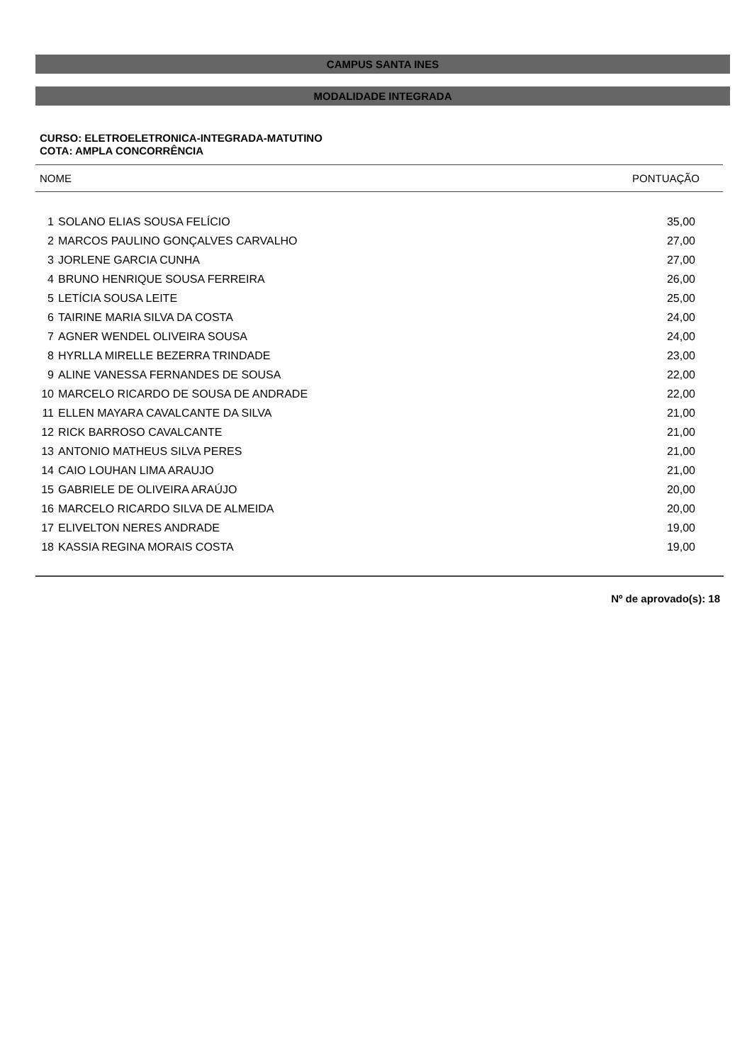CAMPUS SANTA INES
MODALIDADE INTEGRADA
CURSO: ELETROELETRONICA-INTEGRADA-MATUTINO
COTA: AMPLA CONCORRÊNCIA
NOME PONTUAÇÃO
| 1 | SOLANO ELIAS SOUSA FELÍCIO | 35,00 |
| 2 | MARCOS PAULINO GONÇALVES CARVALHO | 27,00 |
| 3 | JORLENE GARCIA CUNHA | 27,00 |
| 4 | BRUNO HENRIQUE SOUSA FERREIRA | 26,00 |
| 5 | LETÍCIA SOUSA LEITE | 25,00 |
| 6 | TAIRINE MARIA SILVA DA COSTA | 24,00 |
| 7 | AGNER WENDEL OLIVEIRA SOUSA | 24,00 |
| 8 | HYRLLA MIRELLE BEZERRA TRINDADE | 23,00 |
| 9 | ALINE VANESSA FERNANDES DE SOUSA | 22,00 |
| 10 | MARCELO RICARDO DE SOUSA DE ANDRADE | 22,00 |
| 11 | ELLEN MAYARA CAVALCANTE DA SILVA | 21,00 |
| 12 | RICK BARROSO CAVALCANTE | 21,00 |
| 13 | ANTONIO MATHEUS SILVA PERES | 21,00 |
| 14 | CAIO LOUHAN LIMA ARAUJO | 21,00 |
| 15 | GABRIELE DE OLIVEIRA ARAÚJO | 20,00 |
| 16 | MARCELO RICARDO SILVA DE ALMEIDA | 20,00 |
| 17 | ELIVELTON NERES ANDRADE | 19,00 |
| 18 | KASSIA REGINA MORAIS COSTA | 19,00 |
Nº de aprovado(s): 18